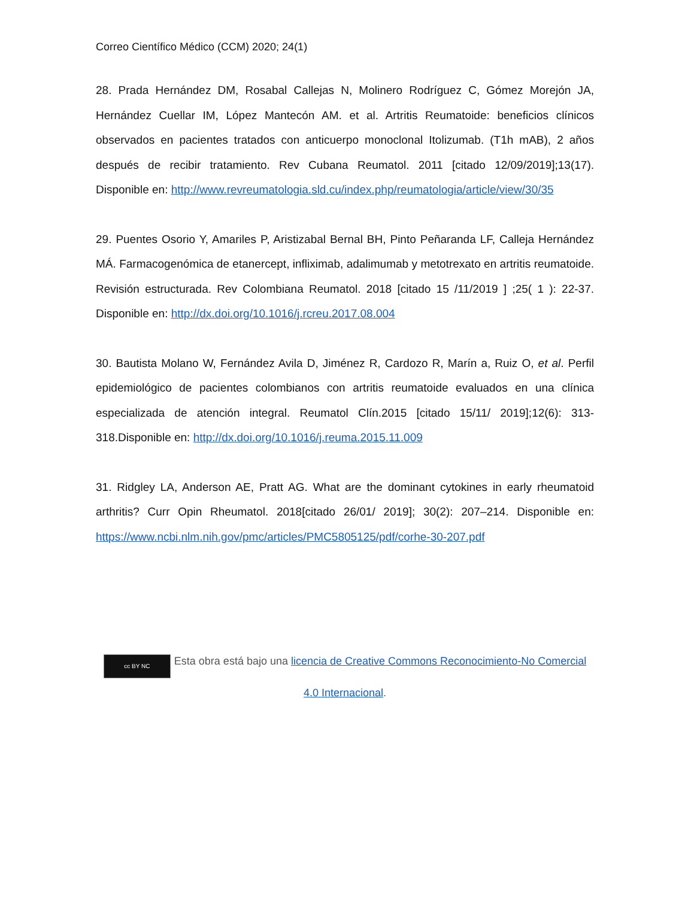Correo Científico Médico (CCM) 2020; 24(1)
28. Prada Hernández DM, Rosabal Callejas N, Molinero Rodríguez C, Gómez Morejón JA, Hernández Cuellar IM, López Mantecón AM. et al. Artritis Reumatoide: beneficios clínicos observados en pacientes tratados con anticuerpo monoclonal Itolizumab. (T1h mAB), 2 años después de recibir tratamiento. Rev Cubana Reumatol. 2011 [citado 12/09/2019];13(17). Disponible en: http://www.revreumatologia.sld.cu/index.php/reumatologia/article/view/30/35
29. Puentes Osorio Y, Amariles P, Aristizabal Bernal BH, Pinto Peñaranda LF, Calleja Hernández MÁ. Farmacogenómica de etanercept, infliximab, adalimumab y metotrexato en artritis reumatoide. Revisión estructurada. Rev Colombiana Reumatol. 2018 [citado 15 /11/2019 ] ;25( 1 ): 22-37. Disponible en: http://dx.doi.org/10.1016/j.rcreu.2017.08.004
30. Bautista Molano W, Fernández Avila D, Jiménez R, Cardozo R, Marín a, Ruiz O, et al. Perfil epidemiológico de pacientes colombianos con artritis reumatoide evaluados en una clínica especializada de atención integral. Reumatol Clín.2015 [citado 15/11/ 2019];12(6): 313-318.Disponible en: http://dx.doi.org/10.1016/j.reuma.2015.11.009
31. Ridgley LA, Anderson AE, Pratt AG. What are the dominant cytokines in early rheumatoid arthritis? Curr Opin Rheumatol. 2018[citado 26/01/ 2019]; 30(2): 207–214. Disponible en: https://www.ncbi.nlm.nih.gov/pmc/articles/PMC5805125/pdf/corhe-30-207.pdf
cc BY NC Esta obra está bajo una licencia de Creative Commons Reconocimiento-No Comercial 4.0 Internacional.